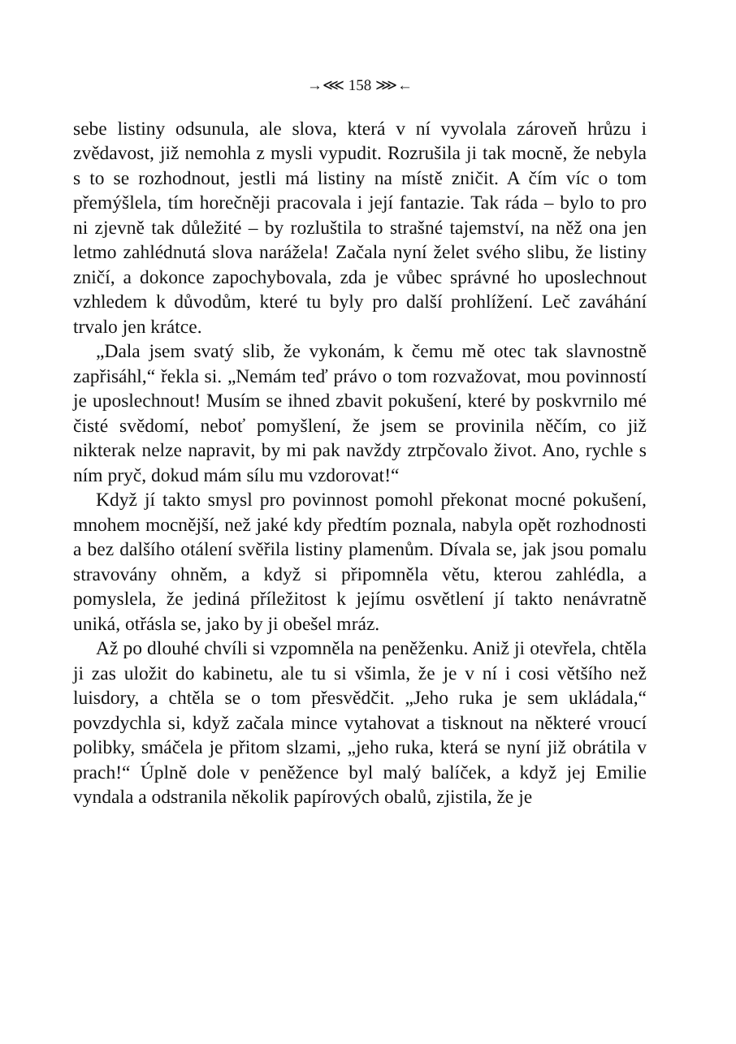→⋘ 158 ⋙←
sebe listiny odsunula, ale slova, která v ní vyvolala zároveň hrůzu i zvědavost, již nemohla z mysli vypudit. Rozrušila ji tak mocně, že nebyla s to se rozhodnout, jestli má listiny na místě zničit. A čím víc o tom přemýšlela, tím horečněji pracovala i její fantazie. Tak ráda – bylo to pro ni zjevně tak důležité – by rozluštila to strašné tajemství, na něž ona jen letmo zahlédnutá slova narážela! Začala nyní želet svého slibu, že listiny zničí, a dokonce zapochybovala, zda je vůbec správné ho uposlechnout vzhledem k důvodům, které tu byly pro další prohlížení. Leč zaváhání trvalo jen krátce.
„Dala jsem svatý slib, že vykonám, k čemu mě otec tak slavnostně zapřisáhl,“ řekla si. „Nemám teď právo o tom rozvažovat, mou povinností je uposlechnout! Musím se ihned zbavit pokušení, které by poskvrnilo mé čisté svědomí, neboť pomyšlení, že jsem se provinila něčím, co již nikterak nelze napravit, by mi pak navždy ztrpčovalo život. Ano, rychle s ním pryč, dokud mám sílu mu vzdorovat!“
Když jí takto smysl pro povinnost pomohl překonat mocné pokušení, mnohem mocnější, než jaké kdy předtím poznala, nabyla opět rozhodnosti a bez dalšího otálení svěřila listiny plamenům. Dívala se, jak jsou pomalu stravovány ohněm, a když si připomněla větu, kterou zahlédla, a pomyslela, že jediná příležitost k jejímu osvětlení jí takto nenávratně uniká, otřásla se, jako by ji obešel mráz.
Až po dlouhé chvíli si vzpomněla na peněženku. Aniž ji otevřela, chtěla ji zas uložit do kabinetu, ale tu si všimla, že je v ní i cosi většího než luisdory, a chtěla se o tom přesvědčit. „Jeho ruka je sem ukládala,“ povzdychla si, když začala mince vytahovat a tisknout na některé vroucí polibky, smáčela je přitom slzami, „jeho ruka, která se nyní již obrátila v prach!“ Úplně dole v peněžence byl malý balíček, a když jej Emilie vyndala a odstranila několik papírových obalů, zjistila, že je